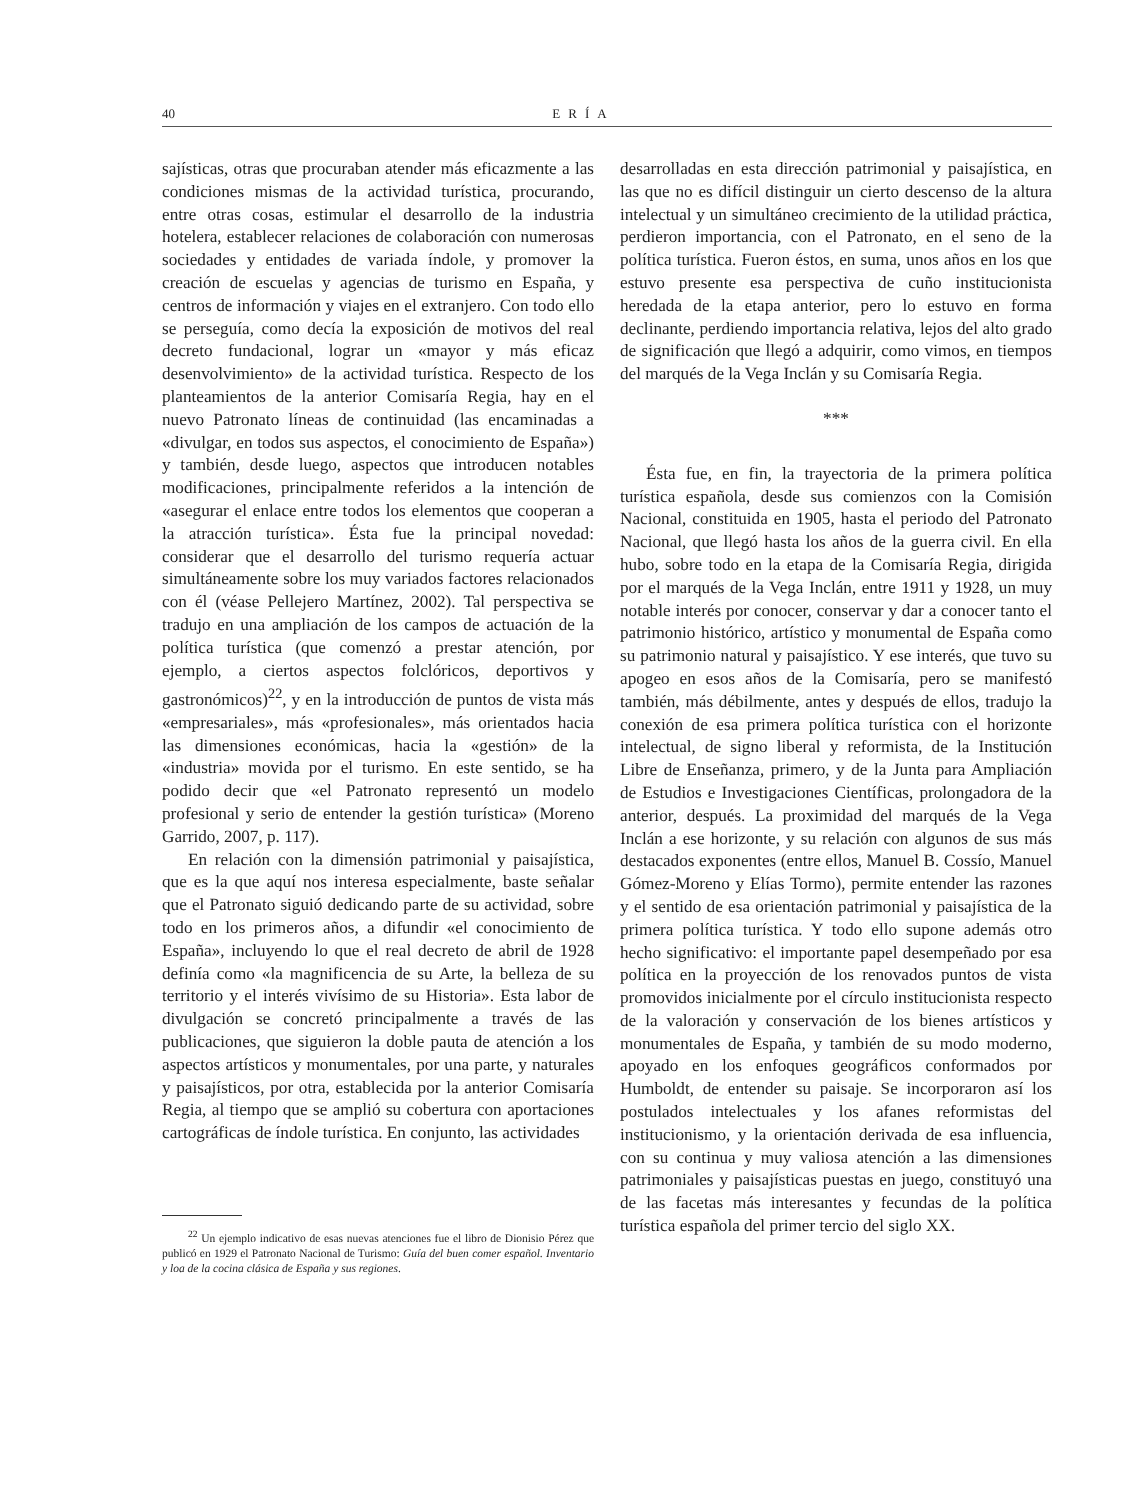40 ERÍA
sajísticas, otras que procuraban atender más eficazmente a las condiciones mismas de la actividad turística, procurando, entre otras cosas, estimular el desarrollo de la industria hotelera, establecer relaciones de colaboración con numerosas sociedades y entidades de variada índole, y promover la creación de escuelas y agencias de turismo en España, y centros de información y viajes en el extranjero. Con todo ello se perseguía, como decía la exposición de motivos del real decreto fundacional, lograr un «mayor y más eficaz desenvolvimiento» de la actividad turística. Respecto de los planteamientos de la anterior Comisaría Regia, hay en el nuevo Patronato líneas de continuidad (las encaminadas a «divulgar, en todos sus aspectos, el conocimiento de España») y también, desde luego, aspectos que introducen notables modificaciones, principalmente referidos a la intención de «asegurar el enlace entre todos los elementos que cooperan a la atracción turística». Ésta fue la principal novedad: considerar que el desarrollo del turismo requería actuar simultáneamente sobre los muy variados factores relacionados con él (véase Pellejero Martínez, 2002). Tal perspectiva se tradujo en una ampliación de los campos de actuación de la política turística (que comenzó a prestar atención, por ejemplo, a ciertos aspectos folclóricos, deportivos y gastronómicos)<sup>22</sup>, y en la introducción de puntos de vista más «empresariales», más «profesionales», más orientados hacia las dimensiones económicas, hacia la «gestión» de la «industria» movida por el turismo. En este sentido, se ha podido decir que «el Patronato representó un modelo profesional y serio de entender la gestión turística» (Moreno Garrido, 2007, p. 117).
En relación con la dimensión patrimonial y paisajística, que es la que aquí nos interesa especialmente, baste señalar que el Patronato siguió dedicando parte de su actividad, sobre todo en los primeros años, a difundir «el conocimiento de España», incluyendo lo que el real decreto de abril de 1928 definía como «la magnificencia de su Arte, la belleza de su territorio y el interés vivísimo de su Historia». Esta labor de divulgación se concretó principalmente a través de las publicaciones, que siguieron la doble pauta de atención a los aspectos artísticos y monumentales, por una parte, y naturales y paisajísticos, por otra, establecida por la anterior Comisaría Regia, al tiempo que se amplió su cobertura con aportaciones cartográficas de índole turística. En conjunto, las actividades
<sup>22</sup> Un ejemplo indicativo de esas nuevas atenciones fue el libro de Dionisio Pérez que publicó en 1929 el Patronato Nacional de Turismo: Guía del buen comer español. Inventario y loa de la cocina clásica de España y sus regiones.
desarrolladas en esta dirección patrimonial y paisajística, en las que no es difícil distinguir un cierto descenso de la altura intelectual y un simultáneo crecimiento de la utilidad práctica, perdieron importancia, con el Patronato, en el seno de la política turística. Fueron éstos, en suma, unos años en los que estuvo presente esa perspectiva de cuño institucionista heredada de la etapa anterior, pero lo estuvo en forma declinante, perdiendo importancia relativa, lejos del alto grado de significación que llegó a adquirir, como vimos, en tiempos del marqués de la Vega Inclán y su Comisaría Regia.
***
Ésta fue, en fin, la trayectoria de la primera política turística española, desde sus comienzos con la Comisión Nacional, constituida en 1905, hasta el periodo del Patronato Nacional, que llegó hasta los años de la guerra civil. En ella hubo, sobre todo en la etapa de la Comisaría Regia, dirigida por el marqués de la Vega Inclán, entre 1911 y 1928, un muy notable interés por conocer, conservar y dar a conocer tanto el patrimonio histórico, artístico y monumental de España como su patrimonio natural y paisajístico. Y ese interés, que tuvo su apogeo en esos años de la Comisaría, pero se manifestó también, más débilmente, antes y después de ellos, tradujo la conexión de esa primera política turística con el horizonte intelectual, de signo liberal y reformista, de la Institución Libre de Enseñanza, primero, y de la Junta para Ampliación de Estudios e Investigaciones Científicas, prolongadora de la anterior, después. La proximidad del marqués de la Vega Inclán a ese horizonte, y su relación con algunos de sus más destacados exponentes (entre ellos, Manuel B. Cossío, Manuel Gómez-Moreno y Elías Tormo), permite entender las razones y el sentido de esa orientación patrimonial y paisajística de la primera política turística. Y todo ello supone además otro hecho significativo: el importante papel desempeñado por esa política en la proyección de los renovados puntos de vista promovidos inicialmente por el círculo institucionista respecto de la valoración y conservación de los bienes artísticos y monumentales de España, y también de su modo moderno, apoyado en los enfoques geográficos conformados por Humboldt, de entender su paisaje. Se incorporaron así los postulados intelectuales y los afanes reformistas del institucionismo, y la orientación derivada de esa influencia, con su continua y muy valiosa atención a las dimensiones patrimoniales y paisajísticas puestas en juego, constituyó una de las facetas más interesantes y fecundas de la política turística española del primer tercio del siglo XX.